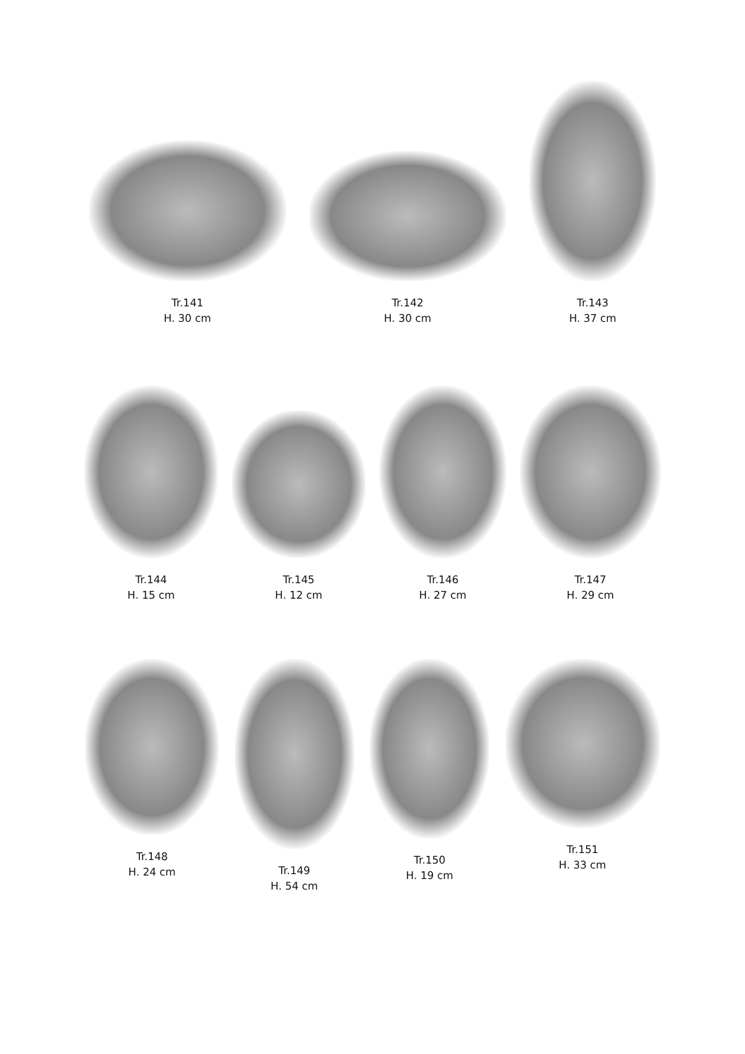Tr.141
H. 30 cm
Tr.142
H. 30 cm
Tr.143
H. 37 cm
Tr.144
H. 15 cm
Tr.145
H. 12 cm
Tr.146
H. 27 cm
Tr.147
H. 29 cm
Tr.148
H. 24 cm
Tr.149
H. 54 cm
Tr.150
H. 19 cm
Tr.151
H. 33 cm